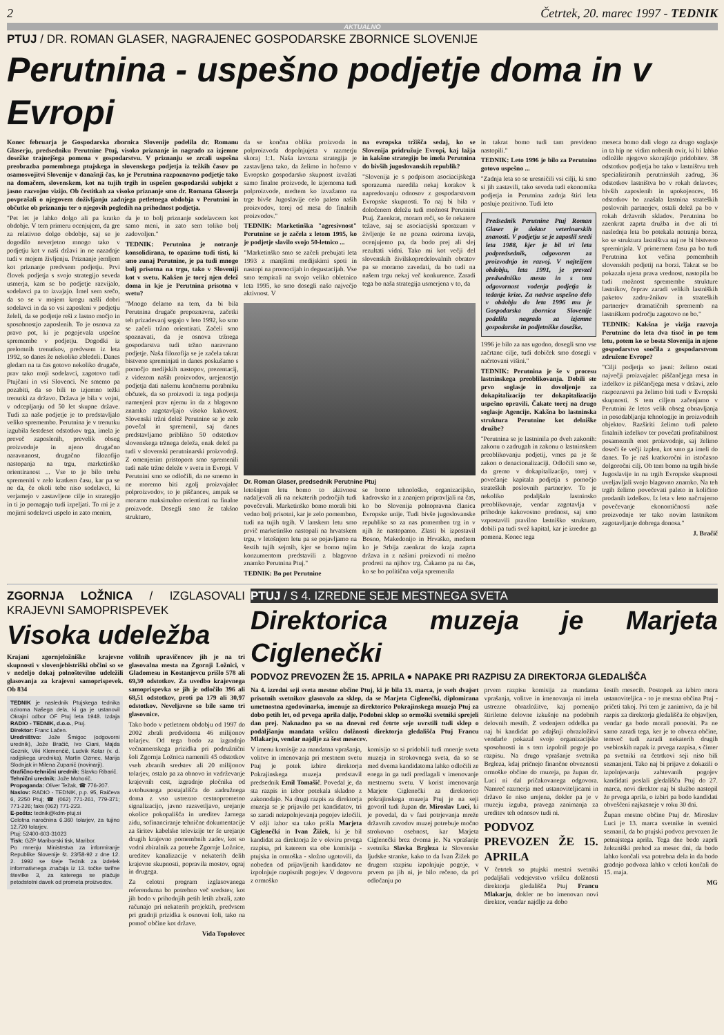2 Četrtek, 20. marec 1997 - TEDNIK
AKTUALNO
PTUJ / DR. ROMAN GLASER, NAGRAJENEC GOSPODARSKE ZBORNICE SLOVENIJE
Perutnina - uspešno podjetje doma in v Evropi
Konec februarja je Gospodarska zbornica Slovenije podelila dr. Romanu Glaserju, predsedniku Perutnine Ptuj, visoko priznanje in nagrado za izjemne dosežke trajnejšega pomena v gospodarstvu. V priznanju se zrcali uspešna preobrazba pomembnega ptujskega in slovenskega podjetja iz težkih časov po osamosvojitvi Slovenije v današnji čas, ko je Perutnina razpoznavno podjetje tako na domačem, slovenskem, kot na tujih trgih in uspešen gospodarski subjekt z jasno razvojno vizijo. Ob čestitkah za visoko priznanje smo dr. Romana Glaserja povprašali o njegovem doživljanju zadnjega petletnega obdobja v Perutnini in občutke ob priznanju ter o njegovih pogledih na prihodnost podjetja.
"Pet let je lahko dolgo ali pa kratko obdobje. V tem primeru ocenjujem, da gre za relativno dolgo obdobje, saj se je dogodilo neverjetno mnogo tako v podjetju kot v naši državi in ne nazadnje tudi v mojem življenju. Priznanje jemljem kot priznanje predvsem podjetju. Prvi človek podjetja s svojo strategijo seveda usmerja, kam se bo podjetje razvijalo, sodelavci pa to izvajajo. Imel sem srečo, da so se v mojem krogu našli dobri sodelavci in da so vsi zaposleni v podjetju želeli, da se podjetje reši z lastno močjo in sposobnostjo zaposlenih. To je osnova za pravo pot, ki je pogojevala uspešne spremembe v podjetju. Dogodki iz prelomnih trenutkov, predvsem iz leta 1992, so danes že nekoliko zbledeli. Danes gledam na ta čas gotovo nekoliko drugače, prav tako moji sodelavci, zagotovo tudi Ptujčani in vsi Slovenci. Ne smemo pa pozabiti, da so bili to izjemno težki trenutki za državo. Država je bila v vojni, v odcepljanju od 50 let skupne države. Tudi za naše podjetje je to predstavljalo veliko spremembo. Perutnina je v trenutku izgubila šestdeset odstotkov trga, imela je preveč zaposlenih, prevelik obseg proizvodnje in njeno drugačno naravnanost, drugačno filozofijo nastopanja na trgu, marketinško orientiranost ... Vse to je bilo treba spremeniti v zelo kratkem času, kar pa se ne da, če okoli tebe niso sodelavci, ki verjamejo v zastavljene cilje in strategijo in ti jo pomagajo tudi izpeljati. To mi je z mojimi sodelavci uspelo in zato menim,
da je to bolj priznanje sodelavcem kot samo meni, in zato sem toliko bolj zadovoljen."
TEDNIK: Perutnina je notranje konsolidirana, to opazimo tudi tisti, ki smo zunaj Perutnine, je pa tudi mnogo bolj prisotna na trgu, tako v Sloveniji kot v svetu. Kakšen je torej njen delež doma in kje je Perutnina prisotna v svetu?
"Mnogo delamo na tem, da bi bila Perutnina drugače prepoznavna, začetki teh prizadevanj segajo v leto 1992, ko smo se začeli tržno orientirati. Začeli smo spoznavati, da je osnova tržnega gospodarstva tudi tržno naravnano podjetje. Naša filozofija se je začela takrat bistveno spreminjati in danes poskušamo s pomočjo medijskih nastopov, prezentacij, z videzom naših proizvodov, urejenostjo podjetja dati našemu končnemu porabniku občutek, da so proizvodi iz tega podjetja namenjeni prav njemu in da z blagovno znamko zagotavljajo visoko kakovost. Slovenski tržni delež Perutnine se je zelo povečal in spremenil, saj danes predstavljamo približno 50 odstotkov slovenskega tržnega deleža, enak delež pa tudi v slovenski perutninarski proizvodnji. Z omenjenim pristopom smo spremenili tudi naše tržne deleže v svetu in Evropi. V Perutnini smo se odločili, da ne smemo in ne moremo biti zgolj proizvajalec polproizvodov, to je piščancev, ampak se moramo maksimalno orientirati na finalne proizvode. Dosegli smo že takšno strukturo,
da se končna oblika proizvoda in polproizvoda dopolnjujeta v razmerju skoraj 1:1. Naša izvozna strategija je zastavljena tako, da želimo in hočemo v Evropsko gospodarsko skupnost izvažati samo finalne proizvode, le izjemoma tudi polproizvode, medtem ko izvažamo na trge bivše Jugoslavije celo paleto naših proizvodov, torej od mesa do finalnih proizvodov."
TEDNIK: Marketinška "agresivnost" Perutnine se je začela z letom 1995, ko je podjetje slavilo svojo 50-letnico ...
"Marketinško smo se začeli prebujati leta 1993 z manjšimi medijskimi spoti in nastopi na promocijah in degustacijah. Vse smo tempirali na svojo veliko obletnico leta 1995, ko smo dosegli našo največjo aktivnost. V
na evropska tržišča sedaj, ko se Slovenija pridružuje Evropi, kaj lažja in kakšno strategijo bo imela Perutnina do bivših jugoslovanskih republik?
"Slovenija je s podpisom asociacijskega sporazuma naredila nekaj korakov k napredovanju odnosov z gospodarstvom Evropske skupnosti. To naj bi bila v določenem deležu tudi možnost Perutnini Ptuj. Zaenkrat, moram reči, so še nekatere težave, saj se asociacijski sporazum v življenje še ne pozna oziroma izvaja, ocenjujemo pa, da bodo prej ali slej rezultati vidni. Tako mi kot večji del slovenskih živilskopredelovalnih obratov pa se moramo zavedati, da bo tudi na našem trgu nekaj več konkurence. Zaradi tega bo naša strategija usmerjena v to, da
Dr. Roman Glaser, predsednik Perutnine Ptuj
letošnjem letu bomo to aktivnost nadaljevali ali na nekaterih področjih tudi povečevali. Marketinško bomo morali biti vedno bolj prisotni, kar je zelo pomembno, tudi na tujih trgih. V lanskem letu smo prvič marketinško nastopali na hrvatskem trgu, v letošnjem letu pa se pojavljamo na šestih tujih sejmih, kjer se bomo tujim konzumentom predstavili z blagovno znamko Perutnina Ptuj."
TEDNIK: Bo pot Perutnine
se bomo tehnološko, organizacijsko, kadrovsko in z znanjem pripravljali na čas, ko bo Slovenija polnopravna članica Evropske unije. Tudi bivše jugoslovanske republike so za nas pomemben trg in v njih že nastopamo. Zlasti bi izpostavil Bosno, Makedonijo in Hrvaško, medtem ko je Srbija zaenkrat do kraja zaprta država in z našimi proizvodi ni možno prodreti na njihov trg. Čakamo pa na čas, ko se bo politična volja spremenila
in takrat bomo tudi tam prevideno nastopili."
TEDNIK: Leto 1996 je bilo za Perutnino gotovo uspešno ...
"Zadnja leta so se uresničili vsi cilji, ki smo si jih zastavili, tako seveda tudi ekonomika podjetja in Perutnina zadnja štiri leta posluje pozitivno. Tudi leto
Predsednik Perutnine Ptuj Roman Glaser je doktor veterinarskih znanosti. V podjetju se je zaposlil sredi leta 1988, kjer je bil tri leta podpredsednik, odgovoren za proizvodnjo in razvoj. V najtežjem obdobju, leta 1991, je prevzel predsedniško mesto in s tem odgovornost vodenja podjetja iz tedanje krize. Za nadvse uspešno delo v obdobju do leta 1996 mu je Gospodarska zbornica Slovenije podelila nagrado za izjemne gospodarske in podjetniške dosežke.
1996 je bilo za nas ugodno, dosegli smo vse začrtane cilje, tudi dobiček smo dosegli v načrtovani višini."
TEDNIK: Perutnina je še v procesu lastninskega preoblikovanja. Dobili ste prvo soglasje in dovoljenje za dokapitalizacijo ter dokapitalizacijo uspešno opravili. Čakate torej na drugo soglasje Agencije. Kakšna bo lastninska struktura Perutnine kot delniške družbe?
"Perutnina se je lastninila po dveh zakonih: zakonu o zadrugah in zakonu o lastninskem preoblikovanju podjetij, vmes pa je še zakon o denacionalizaciji. Odločili smo se, da gremo v dokapitalizacijo, torej v povečanje kapitala podjetja s pomočjo strateških poslovnih partnerjev. To je nekoliko podaljšalo lastninsko preoblikovnaje, vendar zagotavlja v prihodnje kakovostno prednost, saj smo vzpostavili pravilno lastniško strukturo, dobili pa tudi svež kapital, kar je izredne ga pomena. Konec tega
meseca bomo dali vlogo za drugo soglasje in ta hip ne vidim nobenih ovir, ki bi lahko odložile njegovo skorajšnjo pridobitev. 38 odstotkov podjetja bo tako v lastništvu treh specializiranih perutninskih zadrug, 36 odstotkov lastništva bo v rokah delavcev, bivših zaposlenih in upokojencev, 16 odstotkov bo znašala lastnina strateških poslovnih partnerjev, ostali delež pa bo v rokah državnih skladov. Perutnina bo zaenkrat zaprta družba in dve ali tri naslednja leta bo potekala notranja borza, ko se struktura lastništva naj ne bi bistveno spreminjala. V primernem času pa bo tudi Perutnina kot večina pomembnih slovenskih podjetij na borzi. Takrat se bo pokazala njena prava vrednost, nastopila bo tudi možnost spremembe strukture lastnikov, čeprav zaradi velikih lastniških paketov zadru-žnikov in strateških partnerjev dramatičnih sprememb na lastniškem področju zagotovo ne bo."
TEDNIK: Kakšna je vizija razvoja Perutnine do leta dva tisoč in po tem letu, potem ko se bosta Slovenija in njeno gospodarstvo soočila z gospodarstvom združene Evrope?
"Cilji podjetja so jasni: želimo ostati največji proizvajalec piščančjega mesa in izdelkov iz piščančjega mesa v državi, zelo razpoznavni pa želimo biti tudi v Evropski skupnosti. S tem ciljem začenjamo v Perutnini že letos velik obseg obnavljanja in posodabljanja tehnologije in proizvodnih objektov. Razširiti želimo tudi paleto finalnih izdelkov ter povečati profitabilnost posameznih enot proizvodnje, saj želimo doseči še večji izplen, kot smo ga imeli do danes. To je naš kratkoročni in istočasno dolgoročni cilj. Ob tem bomo na trgih bivše Jugoslavije in na trgih Evropske skupnosti uveljavljali svojo blagovno znamko. Na teh trgih želimo povečevati paleto in količino prodanih izdelkov. Iz leta v leto načrtujemo povečevanje ekonomičnosti naše proizvodnje ter tako novim lastnikom zagotavljanje dobrega donosa."
J. Bračič
ZGORNJA LOŽNICA / IZGLASOVALI KRAJEVNI SAMOPRISPEVEK
Visoka udeležba
Krajani zgornjeložniške krajevne skupnosti v slovenjebistriški občini so se v nedeljo dokaj polnoštevilno udeležili glasovanja za krajevni samoprispevek. Ob 834
TEDNIK je naslednik Ptujskega tednika oziroma Našega dela, ki ga je ustanovil Okrajni odbor OF Ptuj leta 1948. Izdaja RADIO - TEDNIK, d.o.o., Ptuj.
Direktor: Franc Lačen.
Uredništvo: Jože Šmigoc (odgovorni urednik), Jože Bračič, Ivo Ciani, Majda Goznik, Viki Klemenčič, Ludvik Kotar (v. d. radijskega urednika), Martin Ozmec, Marija Slodnjak in Milena Zupanič (novinarji).
Grafično-tehnični urednik: Slavko Ribarič.
Tehnični urednik: Jože Mohorič.
Propaganda: Oliver Težak, ☎ 776-207.
Naslov: RADIO - TEDNIK, p.p. 95, Raičeva 6, 2250 Ptuj; ☎ (062) 771-261, 779-371; 771-226; faks (062) 771-223.
E-pošta: tednik@kdm-ptuj.si
Celotna naročnina 6.360 tolarjev, za tujino 12.720 tolarjev.
Ptuj: 52400-603-31023
Tisk: GZP Mariborski tisk, Maribor.
Po mnenju Ministrstva za informiranje Republike Slovenije št. 23/58-92 z dne 12. 2. 1992 se šteje Tednik za izdelek informativnega značaja iz 13. točke tarifne številke 3, za katerega se plačuje petodstotni davek od prometa proizvodov.
volilnih upravičencev jih je na tri glasovalna mesta na Zgornji Ložnici, v Gladomesu in Kostanjevcu prišlo 578 ali 69,30 odstotkov. Za uvedbo krajevnega samoprispevka se jih je odločilo 396 ali 68,51 odstotkov, proti pa 179 ali 30,97 odstotkov. Neveljavne so bile samo tri glasovnice.
Tako bodo v petletnem obdobju od 1997 do 2002 zbrali predvidoma 46 milijonov tolarjev. Od tega bodo za izgradnjo večnamenskega prizidka pri podružnični šoli Zgornja Ložnica namenili 45 odstotkov vseh zbranih sredstev ali 20 milijonov tolarjev, ostalo pa za obnovo in vzdrževanje krajevnih cest, izgradnjo pločnika od avtobusnega postajališča do zadružnega doma z vso ustrezno cestnoprometno signalizacijo, javno razsvetljavo, urejanje okolice pokopališča in ureditev žarnega zidu, sofinanciranje tehnične dokumentacije za širitev kabelske televizije ter še urejanje drugih krajevno pomembnih zadev, kot so vodni zbiralnik za potrebe Zgornje Ložnice, ureditev kanalizacije v nekaterih delih krajevne skupnosti, popravila mostov, ograj in drugega.
Za celotni program izglasovanega referenduma bo potrebno več sredstev, kot jih bodo v prihodnjih petih letih zbrali, zato računajo pri nekaterih projektih, predvsem pri gradnji prizidka k osnovni šoli, tako na pomoč občine kot države.
Vida Topolovec
PTUJ / S 4. IZREDNE SEJE MESTNEGA SVETA
Direktorica muzeja je Marjeta Ciglenečki
PODVOZ PREVOZEN ŽE 15. APRILA ● NAPAKE PRI RAZPISU ZA DIREKTORJA GLEDALIŠČA
Na 4. izredni seji sveta mestne občine Ptuj, ki je bila 13. marca, je vseh dvajset prisotnih svetnikov glasovalo za sklep, da se Marjeta Ciglenečki, diplomirana umetnostna zgodovinarka, imenuje za direktorico Pokrajinskega muzeja Ptuj za dobo petih let, od prvega aprila dalje. Podobni sklep so ormoški svetniki sprejeli dan prej. Naknadno pa so na dnevni red četrte seje uvrstili tudi sklep o podaljšanju mandata vršilcu dolžnosti direktorja gledališča Ptuj Francu Mlakarju, vendar najdlje za šest mesecev.
V imenu komisije za mandatna vprašanja, volitve in imenovanja pri mestnem svetu Ptuj je potek izbire direktorja Pokrajinskega muzeja predstavil predsednik Emil Tomašič. Povedal je, da sta razpis in izbor potekala skladno z zakonodajo. Na drugi razpis za direktorja muzeja se je prijavilo pet kandidatov, tri so zaradi neizpolnjevanja pogojev izločili. V ožji izbor sta tako prišla Marjeta Ciglenečki in Ivan Žižek, ki je bil kandidat za direktorja že v okviru prvega razpisa, pri katerem sta obe komisija - ptujska in ormoška - složno ugotovili, da nobeden od prijavljenih kandidatov ne izpolnjuje razpisnih pogojev. V dogovoru z ormoško
komisijo so si pridobili tudi mnenje sveta muzeja in strokovnega sveta, da so se med dvema kandidatoma lahko odločili ze enega in ga tudi predlagali v imenovanje mestnemu svetu. V korist imenovanja Marjete Ciglenečki za direktorico pokrajinskega muzeja Ptuj je na seji govoril tudi župan dr. Miroslav Luci, ki je povedal, da v fazi potrjevanja mreže državnih zavodov muzej potrebuje močno strokovno osebnost, kar Marjeta Ciglenečki brez dvoma je. Na vprašanje svetnika Slavka Brgleza iz Slovenske ljudske stranke, kako to da Ivan Žižek po drugem razpisu izpolnjuje pogoje, v prvem pa jih ni, je bilo rečeno, da pri odločanju po
prvem razpisu komisija za mandatna vprašanja, volitve in imenovanja ni imela ustrezne obrazložitve, kaj pomenijo štiriletne delovne izkušnje na podobnih delovnih mestih. Z vodenjem oddelka pa naj bi kandidat po zdajšnji obrazložitvi vendarle pokazal svoje organizacijske sposobnosti in s tem izpolnil pogoje po razpisu. Na drugo vprašanje svetnika Brgleza, kdaj pričnejo finančne obveznosti ormoške občine do muzeja, pa župan dr. Luci ni dal pričakovanega odgovora. Namreč razmerja med ustanoviteljicami in državo še niso urejena, dokler pa je v muzeju izguba, pravega zanimanja za ureditev teh odnosov tudi ni.
PODVOZ PREVOZEN ŽE 15. APRILA
V četrtek so ptujski mestni svetniki podaljšali vedejevstvo vršilcu dolžnosti direktorja gledališča Ptuj Francu Mlakarju, dokler ne bo imenovan novi direktor, vendar najdlje za dobo
šestih mesecih. Postopek za izbiro mora ustanoviteljica - to je mestna občina Ptuj - pričeti takoj. Pri tem je zanimivo, da je bil razpis za direktorja gledališča že objavljen, vendar ga bodo morali ponoviti. Pa ne samo zaradi tega, ker je to obveza občine, temveč tudi zaradi nekaterih drugih vsebinskih napak iz prvega razpisa, s čimer pa svetniki na četrtkovi seji niso bili seznanjeni. Tako naj bi prijave z dokazili o izpolnjevanju zahtevanih pogojev kandidati poslali gledališču Ptuj do 27. marca, novi direktor naj bi službo nastopil že prvega aprila, o izbiri pa bodo kandidati obveščeni najkasneje v roku 30 dni.
Župan mestne občine Ptuj dr. Miroslav Luci je 13. marca svetnike in svetnici seznanil, da bo ptujski podvoz prevozen že petnajstega aprila. Tega dne bodo zaprli železniški prehod za mesec dni, da bodo lahko končali vsa potrebna dela in da bodo gradnjo podvoza lahko v celoti končali do 15. maja.
MG